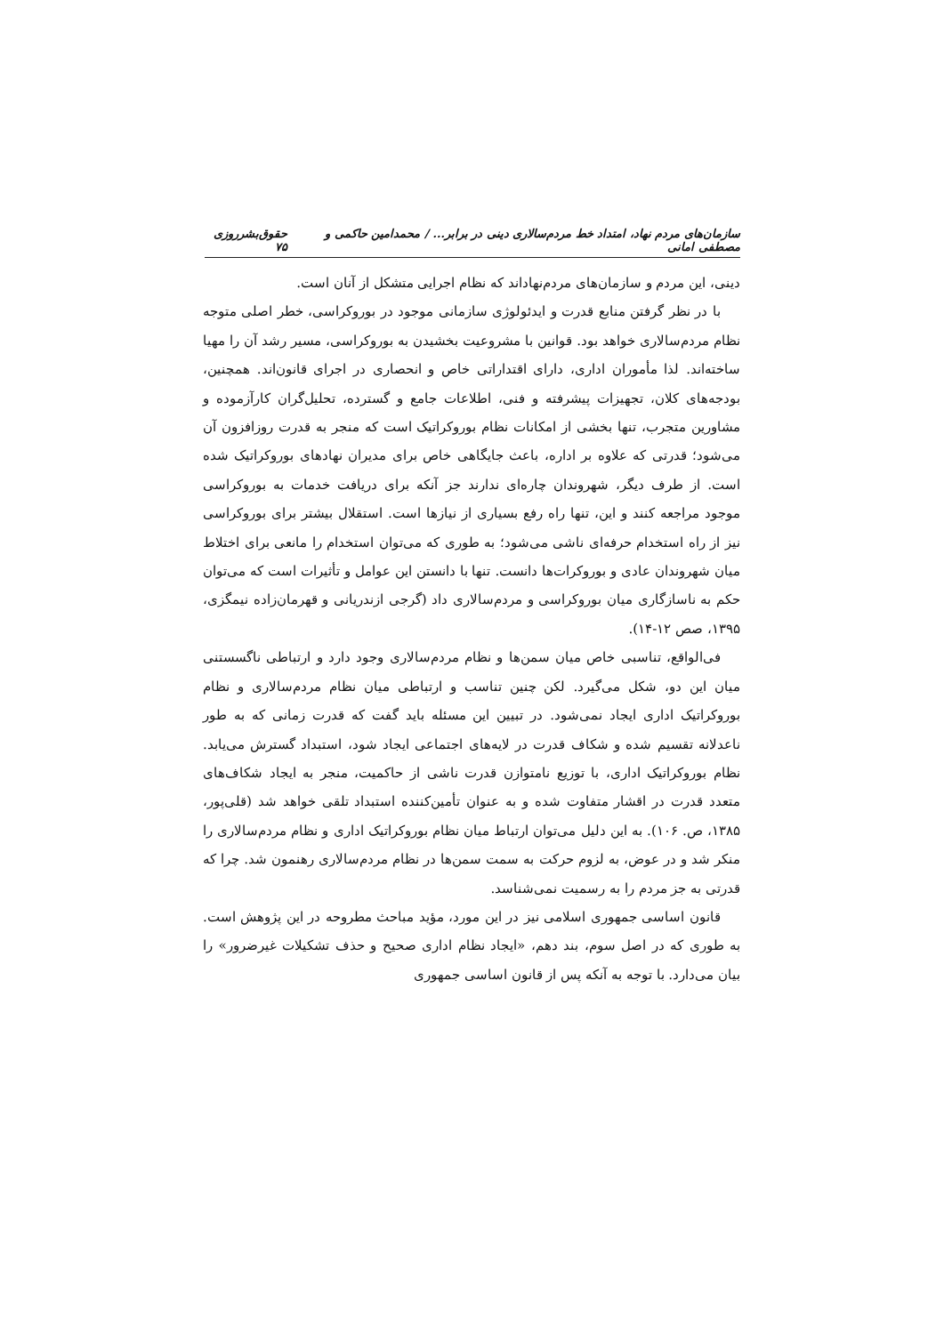سازمان‌های مردم نهاد، امتداد خط مردم‌سالاری دینی در برابر... / محمدامین حاکمی و مصطفی امانی حقوق‌بشر‌روزی ۷۵
دینی، این مردم و سازمان‌های مردم‌نهاداند که نظام اجرایی متشکل از آنان است.
با در نظر گرفتن منابع قدرت و ایدئولوژی سازمانی موجود در بوروکراسی، خطر اصلی متوجه نظام مردم‌سالاری خواهد بود. قوانین با مشروعیت بخشیدن به بوروکراسی، مسیر رشد آن را مهیا ساخته‌اند. لذا مأموران اداری، دارای اقتداراتی خاص و انحصاری در اجرای قانون‌اند. همچنین، بودجه‌های کلان، تجهیزات پیشرفته و فنی، اطلاعات جامع و گسترده، تحلیل‌گران کارآزموده و مشاورین متجرب، تنها بخشی از امکانات نظام بوروکراتیک است که منجر به قدرت روزافزون آن می‌شود؛ قدرتی که علاوه بر اداره، باعث جایگاهی خاص برای مدیران نهادهای بوروکراتیک شده است. از طرف دیگر، شهروندان چاره‌ای ندارند جز آنکه برای دریافت خدمات به بوروکراسی موجود مراجعه کنند و این، تنها راه رفع بسیاری از نیازها است. استقلال بیشتر برای بوروکراسی نیز از راه استخدام حرفه‌ای ناشی می‌شود؛ به طوری که می‌توان استخدام را مانعی برای اختلاط میان شهروندان عادی و بوروکرات‌ها دانست. تنها با دانستن این عوامل و تأثیرات است که می‌توان حکم به ناسازگاری میان بوروکراسی و مردم‌سالاری داد (گرجی ازندریانی و قهرمان‌زاده نیمگزی، ۱۳۹۵، صص ۱۲-۱۴).
فی‌الواقع، تناسبی خاص میان سمن‌ها و نظام مردم‌سالاری وجود دارد و ارتباطی ناگسستنی میان این دو، شکل می‌گیرد. لکن چنین تناسب و ارتباطی میان نظام مردم‌سالاری و نظام بوروکراتیک اداری ایجاد نمی‌شود. در تبیین این مسئله باید گفت که قدرت زمانی که به طور ناعدلانه تقسیم شده و شکاف قدرت در لایه‌های اجتماعی ایجاد شود، استبداد گسترش می‌یابد. نظام بوروکراتیک اداری، با توزیع نامتوازن قدرت ناشی از حاکمیت، منجر به ایجاد شکاف‌های متعدد قدرت در اقشار متفاوت شده و به عنوان تأمین‌کننده استبداد تلقی خواهد شد (قلی‌پور، ۱۳۸۵، ص. ۱۰۶). به این دلیل می‌توان ارتباط میان نظام بوروکراتیک اداری و نظام مردم‌سالاری را منکر شد و در عوض، به لزوم حرکت به سمت سمن‌ها در نظام مردم‌سالاری رهنمون شد. چرا که قدرتی به جز مردم را به رسمیت نمی‌شناسد.
قانون اساسی جمهوری اسلامی نیز در این مورد، مؤید مباحث مطروحه در این پژوهش است. به طوری که در اصل سوم، بند دهم، «ایجاد نظام اداری صحیح و حذف تشکیلات غیرضرور» را بیان می‌دارد. با توجه به آنکه پس از قانون اساسی جمهوری